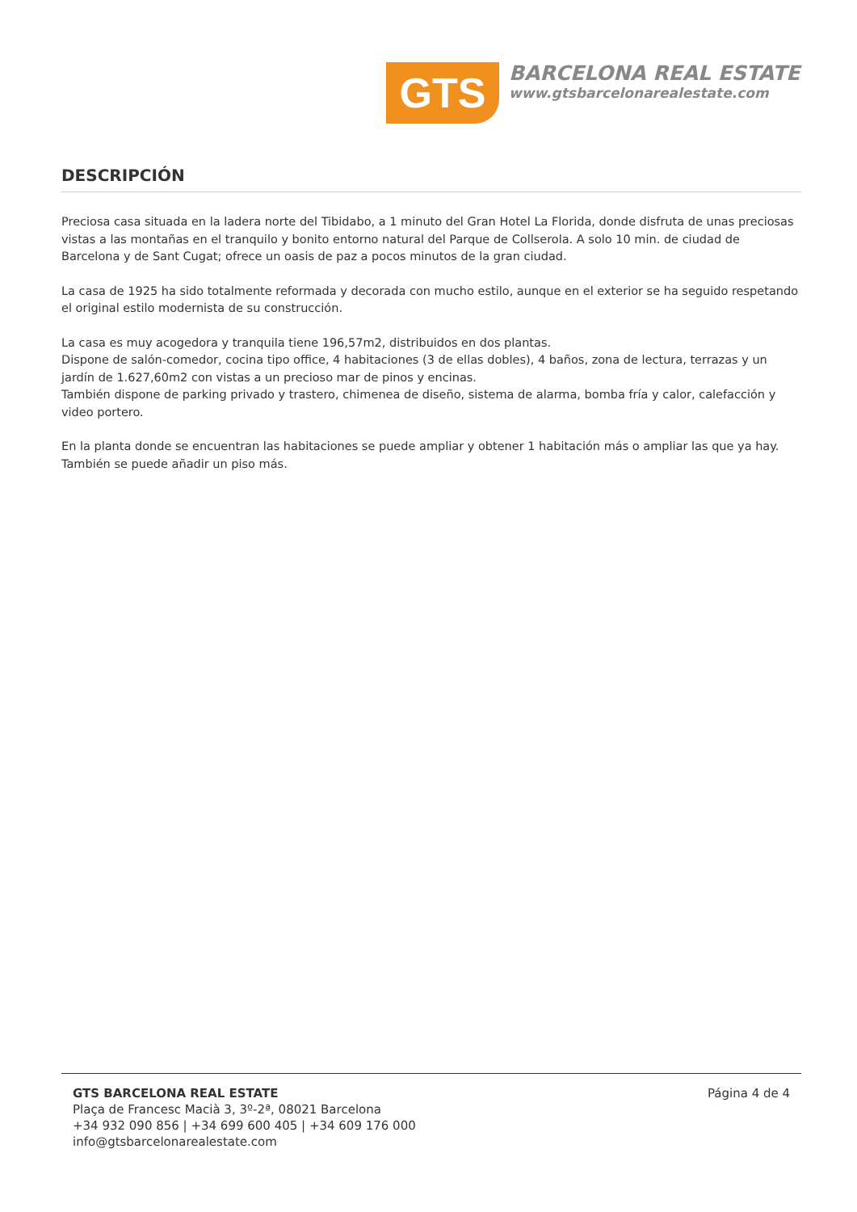GTS
BARCELONA REAL ESTATE
www.gtsbarcelonarealestate.com
DESCRIPCIÓN
Preciosa casa situada en la ladera norte del Tibidabo, a 1 minuto del Gran Hotel La Florida, donde disfruta de unas preciosas vistas a las montañas en el tranquilo y bonito entorno natural del Parque de Collserola. A solo 10 min. de ciudad de Barcelona y de Sant Cugat; ofrece un oasis de paz a pocos minutos de la gran ciudad.
La casa de 1925 ha sido totalmente reformada y decorada con mucho estilo, aunque en el exterior se ha seguido respetando el original estilo modernista de su construcción.
La casa es muy acogedora y tranquila tiene 196,57m2, distribuidos en dos plantas.
Dispone de salón-comedor, cocina tipo office, 4 habitaciones (3 de ellas dobles), 4 baños, zona de lectura, terrazas y un jardín de 1.627,60m2 con vistas a un precioso mar de pinos y encinas.
También dispone de parking privado y trastero, chimenea de diseño, sistema de alarma, bomba fría y calor, calefacción y video portero.
En la planta donde se encuentran las habitaciones se puede ampliar y obtener 1 habitación más o ampliar las que ya hay.
También se puede añadir un piso más.
GTS BARCELONA REAL ESTATE
Plaça de Francesc Macià 3, 3º-2ª, 08021 Barcelona
+34 932 090 856 | +34 699 600 405 | +34 609 176 000
info@gtsbarcelonarealestate.com
Página 4 de 4